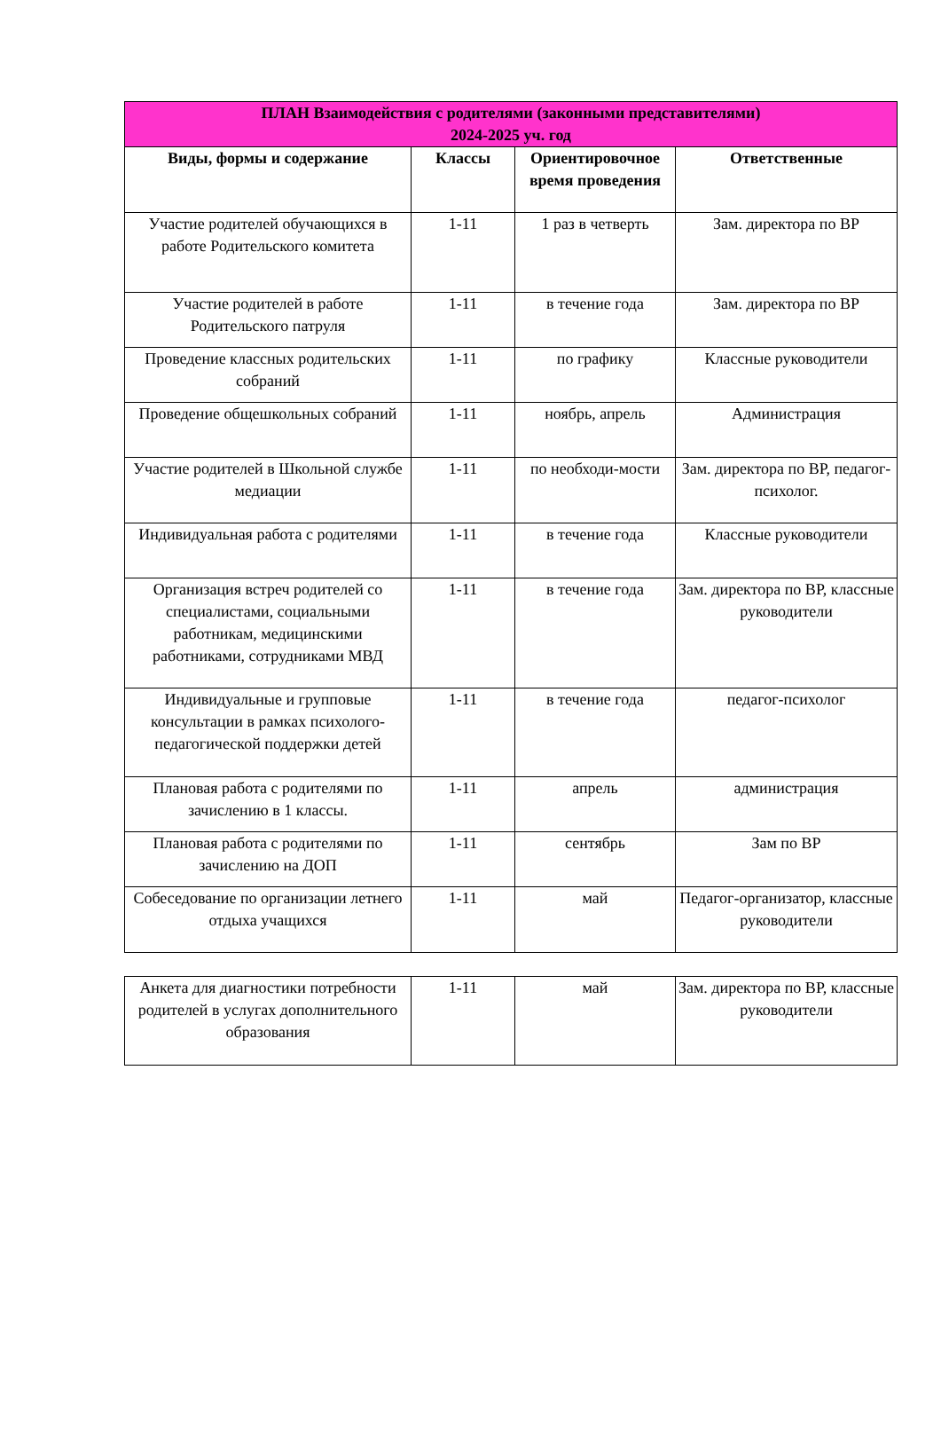| ПЛАН Взаимодействия с родителями (законными представителями) 2024-2025 уч. год | | | |
| --- | --- | --- | --- |
| Виды, формы и содержание | Классы | Ориентировочное время проведения | Ответственные |
| Участие родителей обучающихся в работе Родительского комитета | 1-11 | 1 раз в четверть | Зам. директора по ВР |
| Участие родителей в работе Родительского патруля | 1-11 | в течение года | Зам. директора по ВР |
| Проведение классных родительских собраний | 1-11 | по графику | Классные руководители |
| Проведение общешкольных собраний | 1-11 | ноябрь, апрель | Администрация |
| Участие родителей в Школьной службе медиации | 1-11 | по необходи-мости | Зам. директора по ВР, педагог-психолог. |
| Индивидуальная работа с родителями | 1-11 | в течение года | Классные руководители |
| Организация встреч родителей со специалистами, социальными работникам, медицинскими работниками, сотрудниками МВД | 1-11 | в течение года | Зам. директора по ВР, классные руководители |
| Индивидуальные и групповые консультации в рамках психолого-педагогической поддержки детей | 1-11 | в течение года | педагог-психолог |
| Плановая работа с родителями по зачислению в 1 классы. | 1-11 | апрель | администрация |
| Плановая работа с родителями по зачислению на ДОП | 1-11 | сентябрь | Зам по ВР |
| Собеседование по организации летнего отдыха учащихся | 1-11 | май | Педагог-организатор, классные руководители |
| Анкета для диагностики потребности родителей в услугах дополнительного образования | 1-11 | май | Зам. директора по ВР, классные руководители |